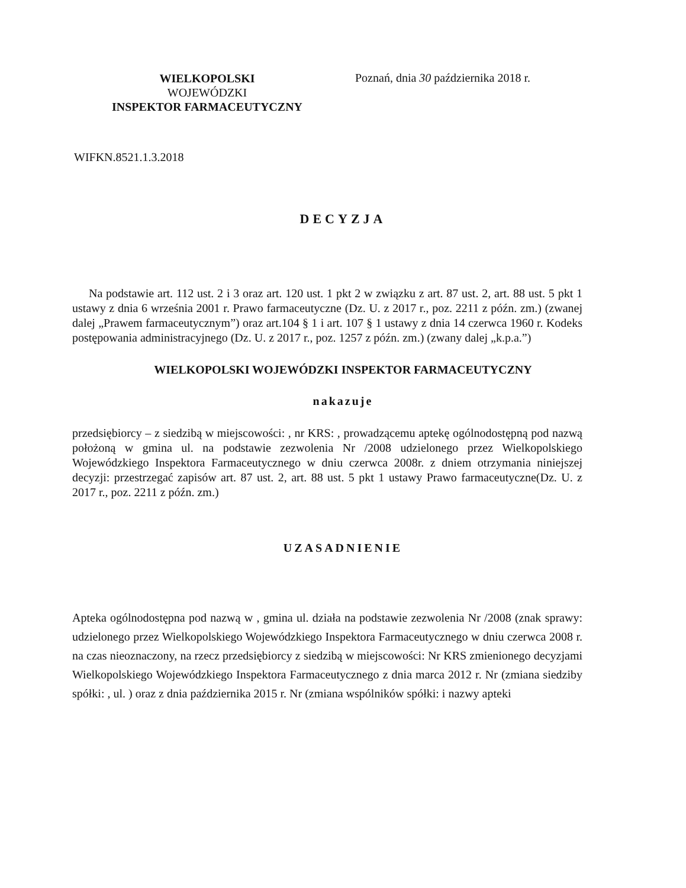WIELKOPOLSKI
WOJEWÓDZKI
INSPEKTOR FARMACEUTYCZNY
Poznań, dnia 30 października 2018 r.
WIFKN.8521.1.3.2018
DECYZJA
Na podstawie art. 112 ust. 2 i 3 oraz art. 120 ust. 1 pkt 2 w związku z art. 87 ust. 2, art. 88 ust. 5 pkt 1 ustawy z dnia 6 września 2001 r. Prawo farmaceutyczne (Dz. U. z 2017 r., poz. 2211 z późn. zm.) (zwanej dalej „Prawem farmaceutycznym”) oraz art.104 § 1 i art. 107 § 1 ustawy z dnia 14 czerwca 1960 r. Kodeks postępowania administracyjnego (Dz. U. z 2017 r., poz. 1257 z późn. zm.) (zwany dalej „k.p.a.”)
WIELKOPOLSKI WOJEWÓDZKI INSPEKTOR FARMACEUTYCZNY
nakazuje
przedsiębiorcy – z siedzibą w miejscowości: , nr KRS: , prowadzącemu aptekę ogólnodostępną pod nazwą położoną w gmina ul. na podstawie zezwolenia Nr /2008 udzielonego przez Wielkopolskiego Wojewódzkiego Inspektora Farmaceutycznego w dniu czerwca 2008r. z dniem otrzymania niniejszej decyzji: przestrzegać zapisów art. 87 ust. 2, art. 88 ust. 5 pkt 1 ustawy Prawo farmaceutyczne(Dz. U. z 2017 r., poz. 2211 z późn. zm.)
UZASADNIENIE
Apteka ogólnodostępna pod nazwą w , gmina ul. działa na podstawie zezwolenia Nr /2008 (znak sprawy: udzielonego przez Wielkopolskiego Wojewódzkiego Inspektora Farmaceutycznego w dniu czerwca 2008 r. na czas nieoznaczony, na rzecz przedsiębiorcy z siedzibą w miejscowości: Nr KRS zmienionego decyzjami Wielkopolskiego Wojewódzkiego Inspektora Farmaceutycznego z dnia marca 2012 r. Nr (zmiana siedziby spółki: , ul. ) oraz z dnia października 2015 r. Nr (zmiana wspólników spółki: i nazwy apteki